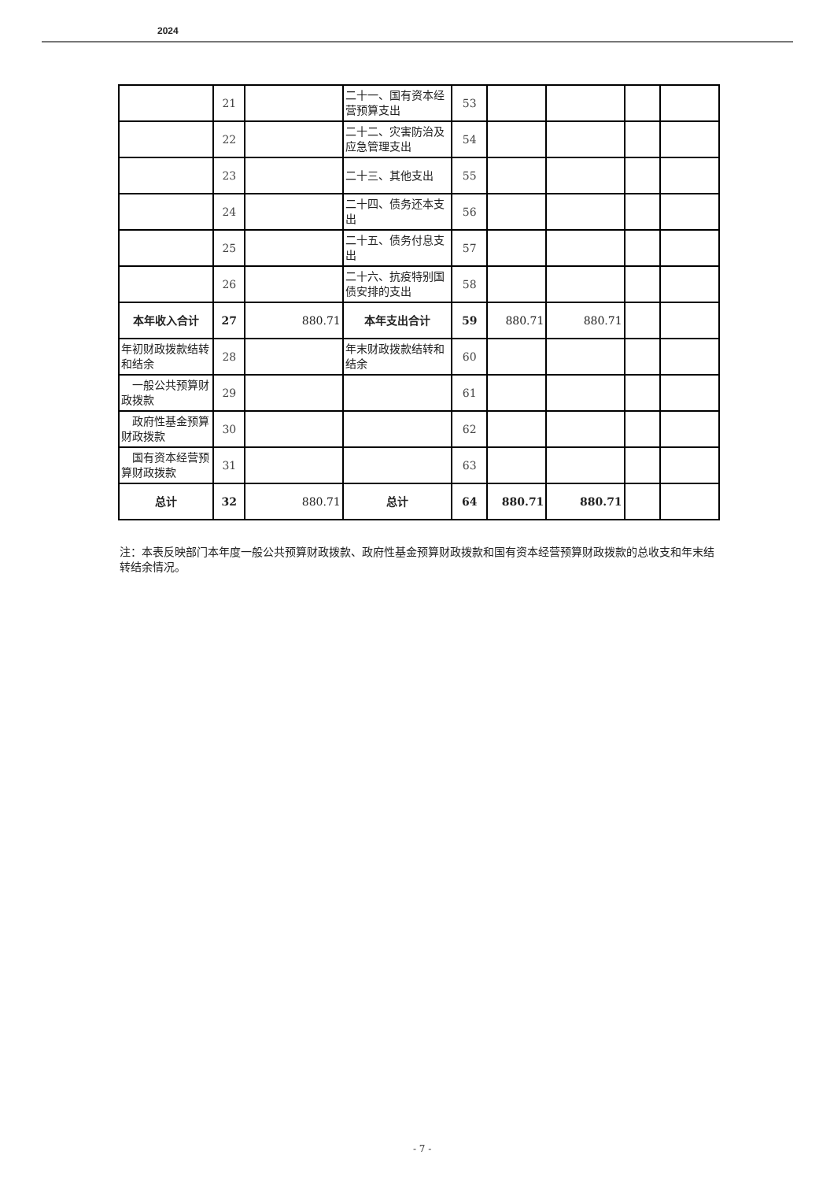2024
| | 21 | | 二十一、国有资本经营预算支出 | 53 | | | | |
| | 22 | | 二十二、灾害防治及应急管理支出 | 54 | | | | |
| | 23 | | 二十三、其他支出 | 55 | | | | |
| | 24 | | 二十四、债务还本支出 | 56 | | | | |
| | 25 | | 二十五、债务付息支出 | 57 | | | | |
| | 26 | | 二十六、抗疫特别国债安排的支出 | 58 | | | | |
| 本年收入合计 | 27 | 880.71 | 本年支出合计 | 59 | 880.71 | 880.71 | | |
| 年初财政拨款结转和结余 | 28 | | 年末财政拨款结转和结余 | 60 | | | | |
| 一般公共预算财政拨款 | 29 | | | 61 | | | | |
| 政府性基金预算财政拨款 | 30 | | | 62 | | | | |
| 国有资本经营预算财政拨款 | 31 | | | 63 | | | | |
| 总计 | 32 | 880.71 | 总计 | 64 | 880.71 | 880.71 | | |
注：本表反映部门本年度一般公共预算财政拨款、政府性基金预算财政拨款和国有资本经营预算财政拨款的总收支和年末结转结余情况。
- 7 -